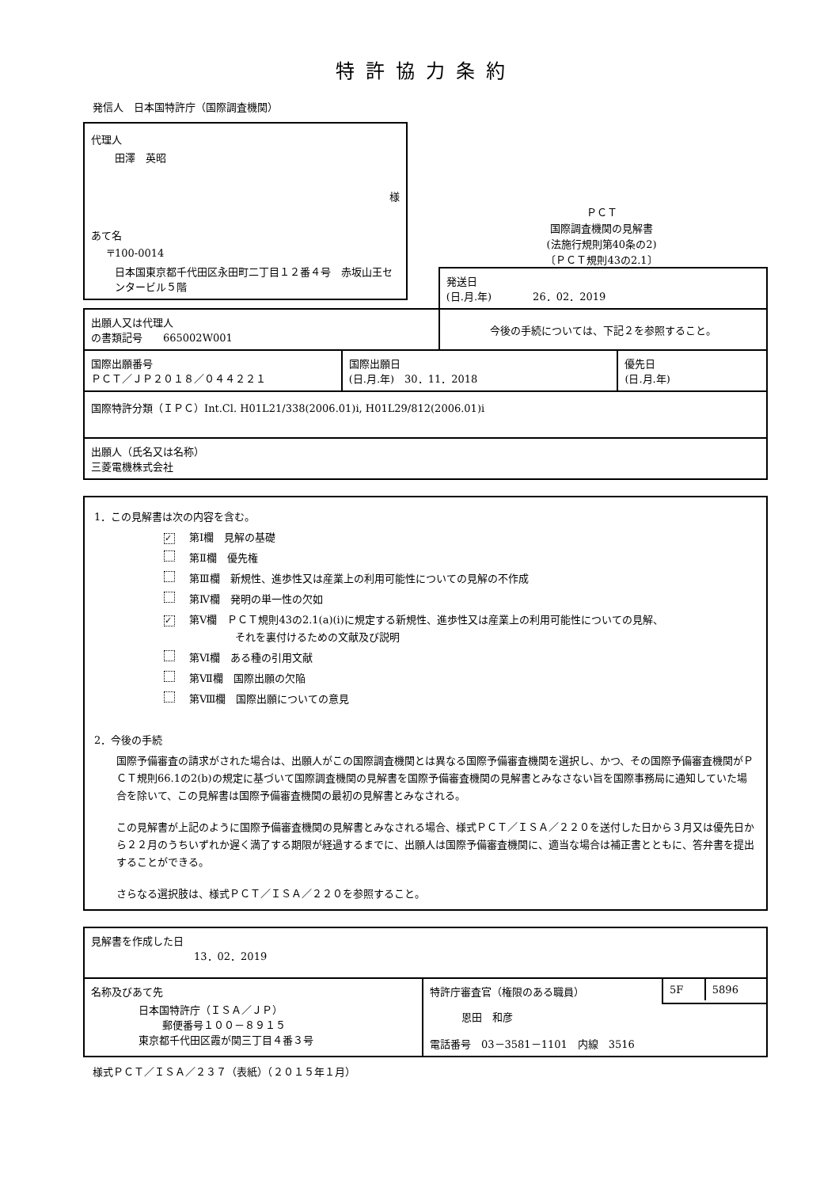特許協力条約
発信人　日本国特許庁（国際調査機関）
代理人
田澤　英昭
様
あて名
〒100-0014
日本国東京都千代田区永田町二丁目１２番４号　赤坂山王センタービル５階
ＰＣＴ
国際調査機関の見解書
(法施行規則第40条の2)
〔ＰＣＴ規則43の2.1〕
| | | 発送日 (日.月.年) 26．02．2019 | |
| 出願人又は代理人 の書類記号 665002W001 | | 今後の手続については、下記２を参照すること。 | |
| 国際出願番号 ＰＣＴ／ＪＰ２０１８／０４４２２１ | 国際出願日 (日.月.年) 30．11．2018 | | 優先日 (日.月.年) |
| 国際特許分類（ＩＰＣ）Int.Cl. H01L21/338(2006.01)i, H01L29/812(2006.01)i | | | |
| 出願人（氏名又は名称） 三菱電機株式会社 | | | |
1．この見解書は次の内容を含む。
✓ 第Ⅰ欄　見解の基礎
第Ⅱ欄　優先権
第Ⅲ欄　新規性、進歩性又は産業上の利用可能性についての見解の不作成
第Ⅳ欄　発明の単一性の欠如
✓ 第Ⅴ欄　ＰＣＴ規則43の2.1(a)(i)に規定する新規性、進歩性又は産業上の利用可能性についての見解、
それを裏付けるための文献及び説明
第Ⅵ欄　ある種の引用文献
第Ⅶ欄　国際出願の欠陥
第Ⅷ欄　国際出願についての意見
2．今後の手続
国際予備審査の請求がされた場合は、出願人がこの国際調査機関とは異なる国際予備審査機関を選択し、かつ、その国際予備審査機関がＰＣＴ規則66.1の2(b)の規定に基づいて国際調査機関の見解書を国際予備審査機関の見解書とみなさない旨を国際事務局に通知していた場合を除いて、この見解書は国際予備審査機関の最初の見解書とみなされる。
この見解書が上記のように国際予備審査機関の見解書とみなされる場合、様式ＰＣＴ／ＩＳＡ／２２０を送付した日から３月又は優先日から２２月のうちいずれか遅く満了する期限が経過するまでに、出願人は国際予備審査機関に、適当な場合は補正書とともに、答弁書を提出することができる。
さらなる選択肢は、様式ＰＣＴ／ＩＳＡ／２２０を参照すること。
| 見解書を作成した日 13．02．2019 | | |
| 名称及びあて先 日本国特許庁（ＩＳＡ／ＪＰ） 郵便番号１００－８９１５ 東京都千代田区霞が関三丁目４番３号 | 特許庁審査官（権限のある職員） | / 5F / 5896 / |
| | 恩田 和彦 電話番号 03－3581－1101 内線 3516 | |
様式ＰＣＴ／ＩＳＡ／２３７（表紙）（２０１５年１月）